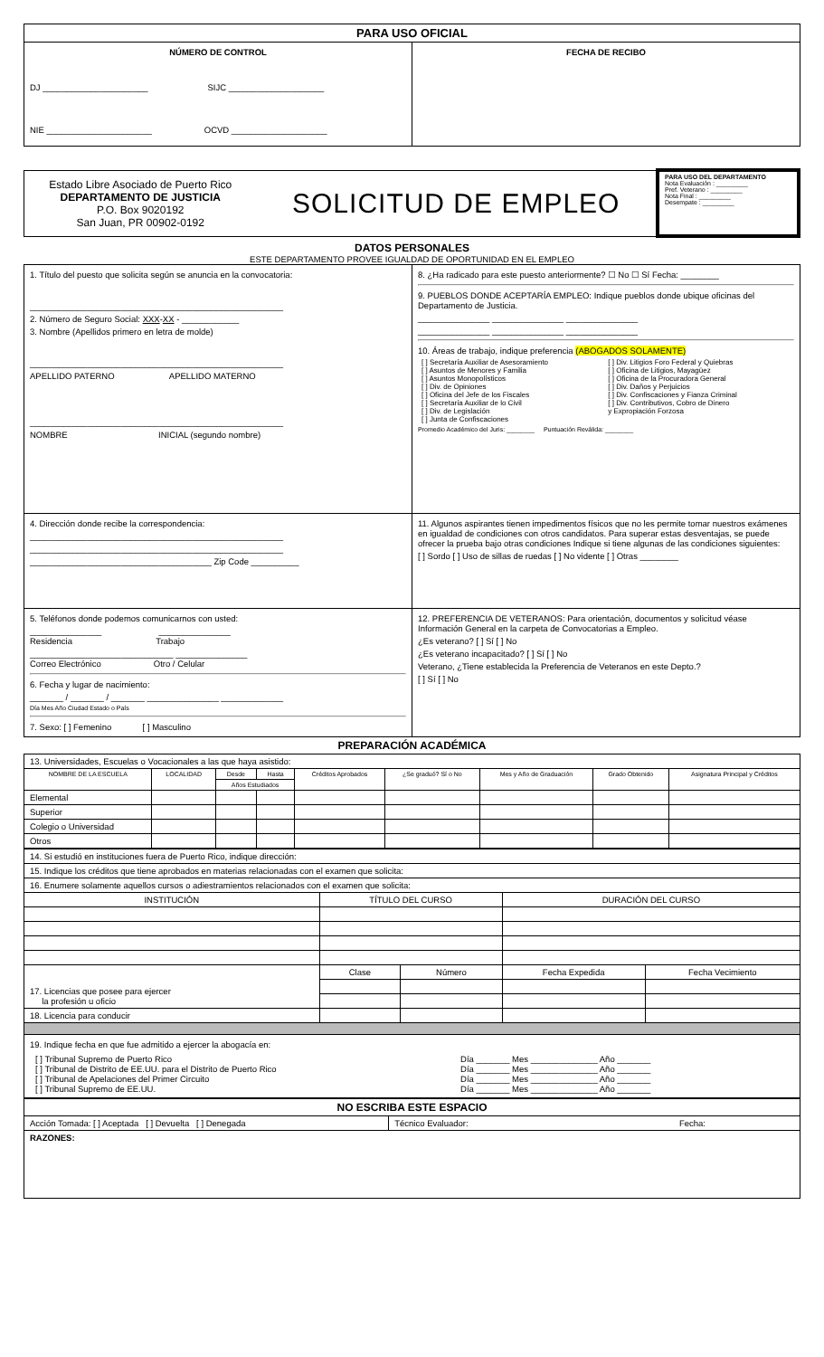| PARA USO OFICIAL | |
| --- | --- |
| NÚMERO DE CONTROL DJ ______________________ SIJC ____________________ NIE ______________________ OCVD ____________________ | FECHA DE RECIBO |
| Estado Libre Asociado de Puerto Rico DEPARTAMENTO DE JUSTICIA P.O. Box 9020192 San Juan, PR 00902-0192 | SOLICITUD DE EMPLEO | PARA USO DEL DEPARTAMENTO Nota Evaluación : _________ Pref. Veterano : _________ Nota Final : _________ Desempate : _________ |
DATOS PERSONALES
ESTE DEPARTAMENTO PROVEE IGUALDAD DE OPORTUNIDAD EN EL EMPLEO
| 1. Título del puesto que solicita según se anuncia en la convocatoria: _____________________________________________________ 2. Número de Seguro Social: XXX - XX - ____________ 3. Nombre (Apellidos primero en letra de molde) _____________________________________________________ APELLIDO PATERNO APELLIDO MATERNO _____________________________________________________ NOMBRE INICIAL (segundo nombre) | 8. ¿Ha radicado para este puesto anteriormente? ☐ No ☐ Sí Fecha: ________ 9. PUEBLOS DONDE ACEPTARÍA EMPLEO: Indique pueblos donde ubique oficinas del Departamento de Justicia. _______________ _______________ _______________ _______________ _______________ _______________ 10. Áreas de trabajo, indique preferencia (ABOGADOS SOLAMENTE) / [ ] Secretaría Auxiliar de Asesoramiento [ ] Asuntos de Menores y Familia [ ] Asuntos Monopolísticos [ ] Div. de Opiniones [ ] Oficina del Jefe de los Fiscales [ ] Secretaría Auxiliar de lo Civil [ ] Div. de Legislación [ ] Junta de Confiscaciones / [ ] Div. Litigios Foro Federal y Quiebras [ ] Oficina de Litigios, Mayagüez [ ] Oficina de la Procuradora General [ ] Div. Daños y Perjuicios [ ] Div. Confiscaciones y Fianza Criminal [ ] Div. Contributivos, Cobro de Dinero y Expropiación Forzosa / Promedio Académico del Juris: ________ Puntuación Reválida: ________ |
| 4. Dirección donde recibe la correspondencia: _____________________________________________________ _____________________________________________________ ______________________________________ Zip Code __________ | 11. Algunos aspirantes tienen impedimentos físicos que no les permite tomar nuestros exámenes en igualdad de condiciones con otros candidatos. Para superar estas desventajas, se puede ofrecer la prueba bajo otras condiciones Indique si tiene algunas de las condiciones siguientes: [ ] Sordo [ ] Uso de sillas de ruedas [ ] No vidente [ ] Otras ________ |
| 5. Teléfonos donde podemos comunicarnos con usted: _______________ _______________ Residencia Trabajo ______________________________ _______________ Correo Electrónico Otro / Celular 6. Fecha y lugar de nacimiento: _______ / _______ / _______ _______________ _____________ Día Mes Año Ciudad Estado o País 7. Sexo: [ ] Femenino [ ] Masculino | 12. PREFERENCIA DE VETERANOS: Para orientación, documentos y solicitud véase Información General en la carpeta de Convocatorias a Empleo. ¿Es veterano? [ ] Sí [ ] No ¿Es veterano incapacitado? [ ] Sí [ ] No Veterano, ¿Tiene establecida la Preferencia de Veteranos en este Depto.? [ ] Sí [ ] No |
PREPARACIÓN ACADÉMICA
| 13. Universidades, Escuelas o Vocacionales a las que haya asistido: | | | | | | | | |
| NOMBRE DE LA ESCUELA | LOCALIDAD | Desde | Hasta | Créditos Aprobados | ¿Se graduó? Sí o No | Mes y Año de Graduación | Grado Obtenido | Asignatura Principal y Créditos |
| | | Años Estudiados | | | | | | |
| Elemental | | | | | | | | |
| Superior | | | | | | | | |
| Colegio o Universidad | | | | | | | | |
| Otros | | | | | | | | |
| 14. Si estudió en instituciones fuera de Puerto Rico, indique dirección: | | | | |
| 15. Indique los créditos que tiene aprobados en materias relacionadas con el examen que solicita: | | | | |
| 16. Enumere solamente aquellos cursos o adiestramientos relacionados con el examen que solicita: | | | | |
| INSTITUCIÓN | TÍTULO DEL CURSO | | DURACIÓN DEL CURSO | |
| 17. Licencias que posee para ejercer la profesión u oficio | Clase | Número | Fecha Expedida | Fecha Vecimiento |
| 18. Licencia para conducir | | | | |
| 19. Indique fecha en que fue admitido a ejercer la abogacía en: / [ ] Tribunal Supremo de Puerto Rico [ ] Tribunal de Distrito de EE.UU. para el Distrito de Puerto Rico [ ] Tribunal de Apelaciones del Primer Circuito [ ] Tribunal Supremo de EE.UU. / Día _______ Mes ______________ Año _______ Día _______ Mes ______________ Año _______ Día _______ Mes ______________ Año _______ Día _______ Mes ______________ Año _______ / | | | | |
| NO ESCRIBA ESTE ESPACIO | | |
| --- | --- | --- |
| Acción Tomada: [ ] Aceptada [ ] Devuelta [ ] Denegada | Técnico Evaluador: | Fecha: |
| RAZONES: | | |